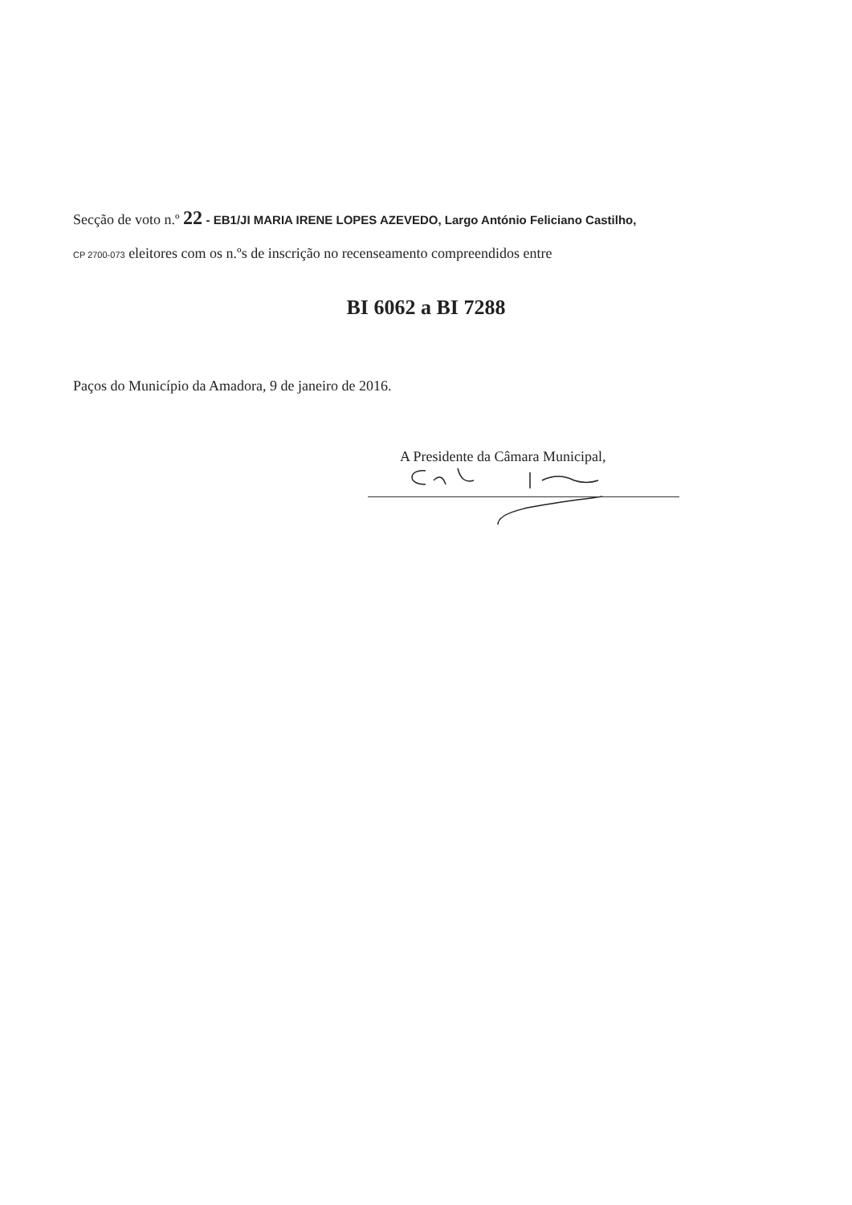Secção de voto n.º 22 - EB1/JI MARIA IRENE LOPES AZEVEDO, Largo António Feliciano Castilho,
CP 2700-073 eleitores com os n.ºs de inscrição no recenseamento compreendidos entre
BI 6062 a BI 7288
Paços do Município da Amadora, 9 de janeiro de 2016.
A Presidente da Câmara Municipal,